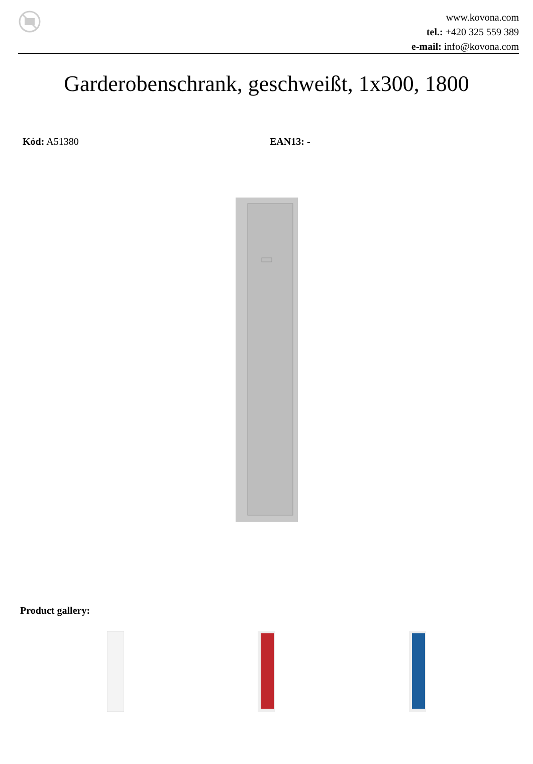www.kovona.com
tel.: +420 325 559 389
e-mail: info@kovona.com
Garderobenschrank, geschweißt, 1x300, 1800
Kód: A51380 EAN13: -
Product gallery: